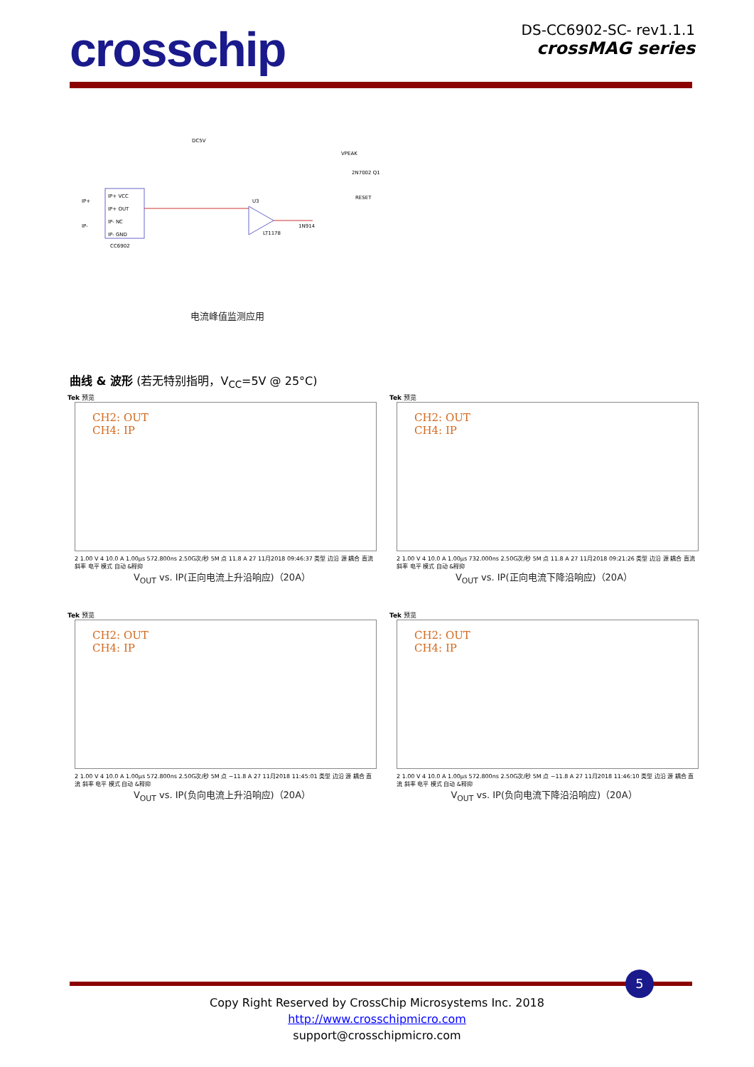crosschip
DS-CC6902-SC- rev1.1.1
crossMAG series
IP+ VCC
IP+ OUT
IP- NC
IP- GND
CC6902
DC5V
VPEAK
IP+
IP-
U3
LT1178
1N914
RESET
2N7002 Q1
电流峰值监测应用
曲线 & 波形 (若无特别指明，V<sub>CC</sub>=5V @ 25°C)
Tek 预览
CH2: OUT
CH4: IP
2 1.00 V 4 10.0 A 1.00µs 572.800ns 2.50G次/秒 5M 点 11.8 A 27 11月2018 09:46:37 类型 边沿 源 耦合 直流 斜率 电平 模式 自动 &释抑
V<sub>OUT</sub> vs. IP(正向电流上升沿响应)（20A）
Tek 预览
CH2: OUT
CH4: IP
2 1.00 V 4 10.0 A 1.00µs 732.000ns 2.50G次/秒 5M 点 11.8 A 27 11月2018 09:21:26 类型 边沿 源 耦合 直流 斜率 电平 模式 自动 &释抑
V<sub>OUT</sub> vs. IP(正向电流下降沿响应)（20A）
Tek 预览
CH2: OUT
CH4: IP
2 1.00 V 4 10.0 A 1.00µs 572.800ns 2.50G次/秒 5M 点 −11.8 A 27 11月2018 11:45:01 类型 边沿 源 耦合 直流 斜率 电平 模式 自动 &释抑
V<sub>OUT</sub> vs. IP(负向电流上升沿响应)（20A）
Tek 预览
CH2: OUT
CH4: IP
2 1.00 V 4 10.0 A 1.00µs 572.800ns 2.50G次/秒 5M 点 −11.8 A 27 11月2018 11:46:10 类型 边沿 源 耦合 直流 斜率 电平 模式 自动 &释抑
V<sub>OUT</sub> vs. IP(负向电流下降沿沿响应)（20A）
5
Copy Right Reserved by CrossChip Microsystems Inc. 2018
http://www.crosschipmicro.com
support@crosschipmicro.com